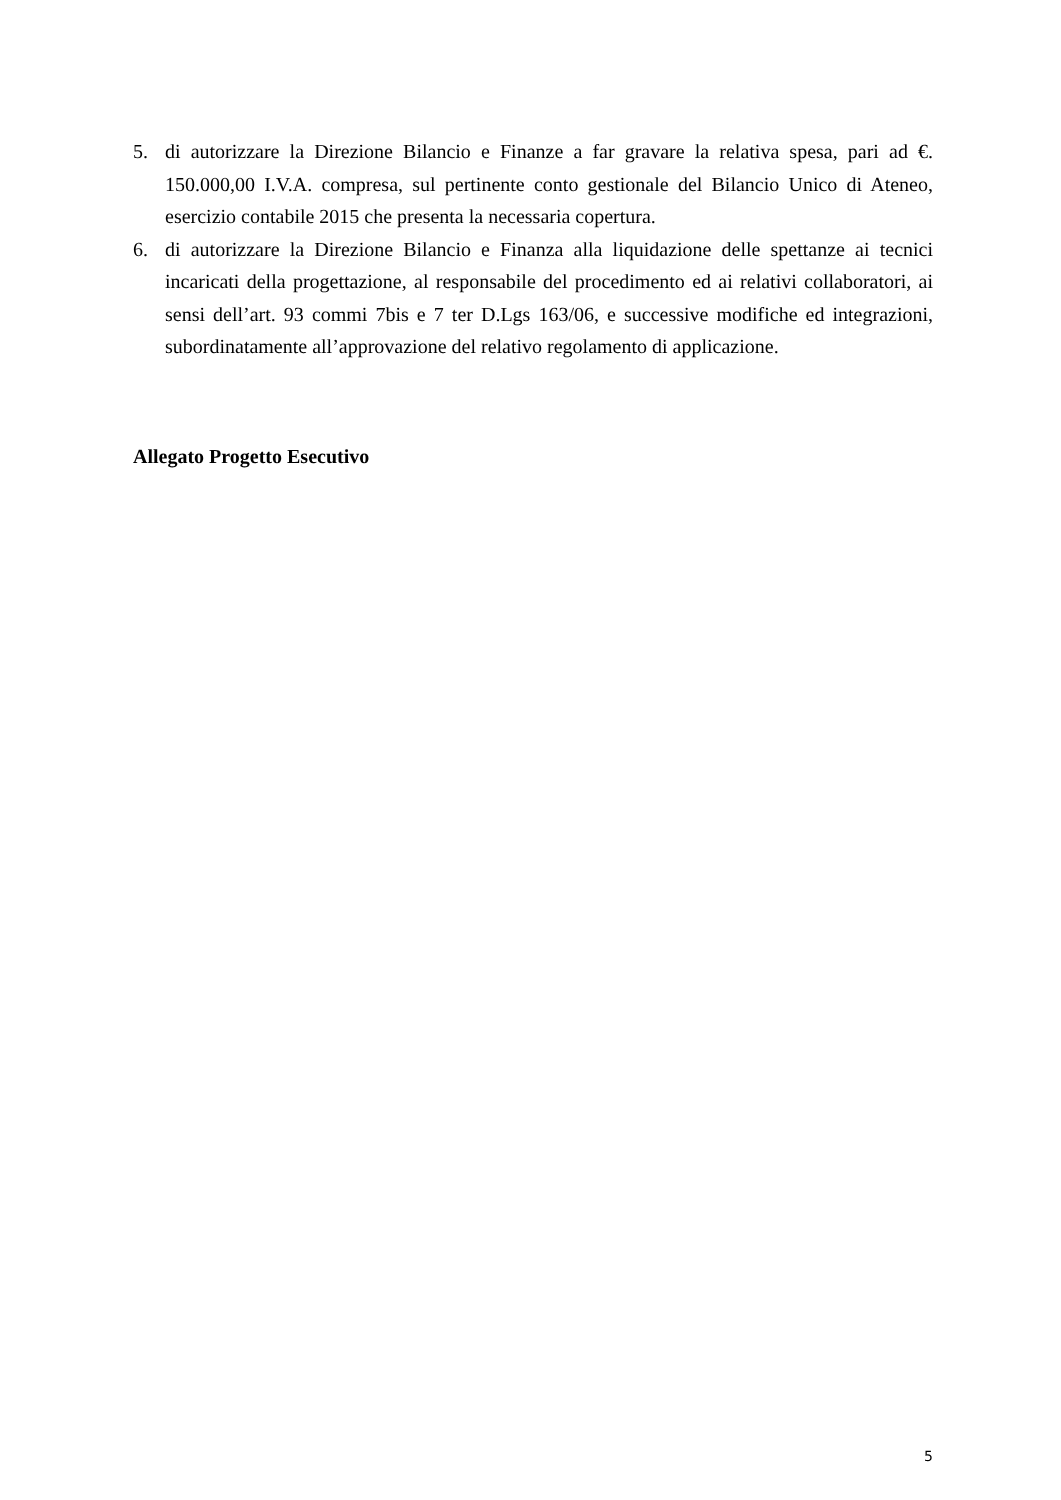5. di autorizzare la Direzione Bilancio e Finanze a far gravare la relativa spesa, pari ad €. 150.000,00 I.V.A. compresa, sul pertinente conto gestionale del Bilancio Unico di Ateneo, esercizio contabile 2015 che presenta la necessaria copertura.
6. di autorizzare la Direzione Bilancio e Finanza alla liquidazione delle spettanze ai tecnici incaricati della progettazione, al responsabile del procedimento ed ai relativi collaboratori, ai sensi dell’art. 93 commi 7bis e 7 ter D.Lgs 163/06, e successive modifiche ed integrazioni, subordinatamente all’approvazione del relativo regolamento di applicazione.
Allegato Progetto Esecutivo
5